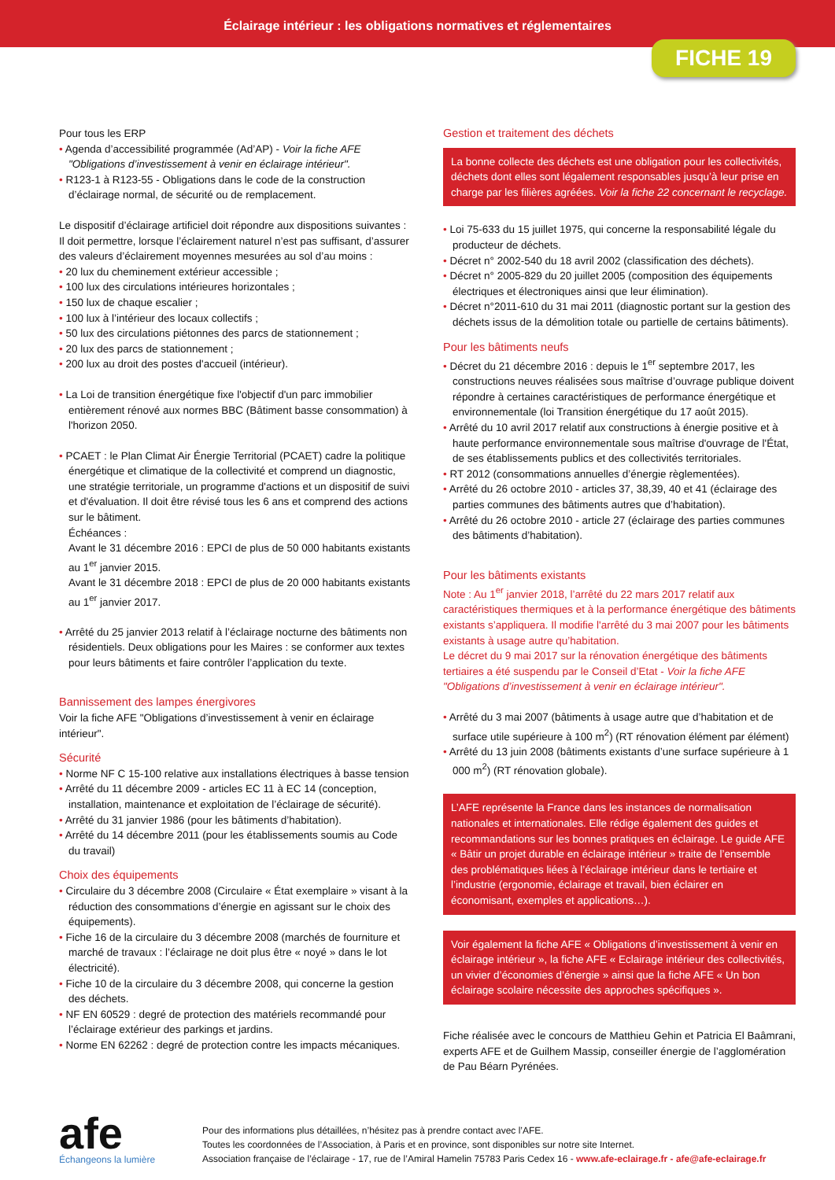Éclairage intérieur : les obligations normatives et réglementaires
FICHE 19
Pour tous les ERP
• Agenda d’accessibilité programmée (Ad’AP) - Voir la fiche AFE "Obligations d’investissement à venir en éclairage intérieur".
• R123-1 à R123-55 - Obligations dans le code de la construction d’éclairage normal, de sécurité ou de remplacement.
Le dispositif d’éclairage artificiel doit répondre aux dispositions suivantes :
Il doit permettre, lorsque l’éclairement naturel n’est pas suffisant, d’assurer des valeurs d’éclairement moyennes mesurées au sol d’au moins :
• 20 lux du cheminement extérieur accessible ;
• 100 lux des circulations intérieures horizontales ;
• 150 lux de chaque escalier ;
• 100 lux à l’intérieur des locaux collectifs ;
• 50 lux des circulations piétonnes des parcs de stationnement ;
• 20 lux des parcs de stationnement ;
• 200 lux au droit des postes d'accueil (intérieur).
• La Loi de transition énergétique fixe l'objectif d'un parc immobilier entièrement rénové aux normes BBC (Bâtiment basse consommation) à l'horizon 2050.
• PCAET : le Plan Climat Air Énergie Territorial (PCAET) cadre la politique énergétique et climatique de la collectivité et comprend un diagnostic, une stratégie territoriale, un programme d'actions et un dispositif de suivi et d'évaluation. Il doit être révisé tous les 6 ans et comprend des actions sur le bâtiment.
Échéances :
Avant le 31 décembre 2016 : EPCI de plus de 50 000 habitants existants au 1<sup>er</sup> janvier 2015.
Avant le 31 décembre 2018 : EPCI de plus de 20 000 habitants existants au 1<sup>er</sup> janvier 2017.
• Arrêté du 25 janvier 2013 relatif à l’éclairage nocturne des bâtiments non résidentiels. Deux obligations pour les Maires : se conformer aux textes pour leurs bâtiments et faire contrôler l’application du texte.
Bannissement des lampes énergivores
Voir la fiche AFE "Obligations d’investissement à venir en éclairage intérieur".
Sécurité
• Norme NF C 15-100 relative aux installations électriques à basse tension
• Arrêté du 11 décembre 2009 - articles EC 11 à EC 14 (conception, installation, maintenance et exploitation de l’éclairage de sécurité).
• Arrêté du 31 janvier 1986 (pour les bâtiments d’habitation).
• Arrêté du 14 décembre 2011 (pour les établissements soumis au Code du travail)
Choix des équipements
• Circulaire du 3 décembre 2008 (Circulaire « État exemplaire » visant à la réduction des consommations d’énergie en agissant sur le choix des équipements).
• Fiche 16 de la circulaire du 3 décembre 2008 (marchés de fourniture et marché de travaux : l’éclairage ne doit plus être « noyé » dans le lot électricité).
• Fiche 10 de la circulaire du 3 décembre 2008, qui concerne la gestion des déchets.
• NF EN 60529 : degré de protection des matériels recommandé pour l’éclairage extérieur des parkings et jardins.
• Norme EN 62262 : degré de protection contre les impacts mécaniques.
Gestion et traitement des déchets
La bonne collecte des déchets est une obligation pour les collectivités, déchets dont elles sont légalement responsables jusqu’à leur prise en charge par les filières agréées. Voir la fiche 22 concernant le recyclage.
• Loi 75-633 du 15 juillet 1975, qui concerne la responsabilité légale du producteur de déchets.
• Décret n° 2002-540 du 18 avril 2002 (classification des déchets).
• Décret n° 2005-829 du 20 juillet 2005 (composition des équipements électriques et électroniques ainsi que leur élimination).
• Décret n°2011-610 du 31 mai 2011 (diagnostic portant sur la gestion des déchets issus de la démolition totale ou partielle de certains bâtiments).
Pour les bâtiments neufs
• Décret du 21 décembre 2016 : depuis le 1<sup>er</sup> septembre 2017, les constructions neuves réalisées sous maîtrise d’ouvrage publique doivent répondre à certaines caractéristiques de performance énergétique et environnementale (loi Transition énergétique du 17 août 2015).
• Arrêté du 10 avril 2017 relatif aux constructions à énergie positive et à haute performance environnementale sous maîtrise d'ouvrage de l'État, de ses établissements publics et des collectivités territoriales.
• RT 2012 (consommations annuelles d’énergie règlementées).
• Arrêté du 26 octobre 2010 - articles 37, 38,39, 40 et 41 (éclairage des parties communes des bâtiments autres que d’habitation).
• Arrêté du 26 octobre 2010 - article 27 (éclairage des parties communes des bâtiments d’habitation).
Pour les bâtiments existants
Note : Au 1<sup>er</sup> janvier 2018, l’arrêté du 22 mars 2017 relatif aux caractéristiques thermiques et à la performance énergétique des bâtiments existants s’appliquera. Il modifie l'arrêté du 3 mai 2007 pour les bâtiments existants à usage autre qu’habitation.
Le décret du 9 mai 2017 sur la rénovation énergétique des bâtiments tertiaires a été suspendu par le Conseil d’Etat - Voir la fiche AFE "Obligations d’investissement à venir en éclairage intérieur".
• Arrêté du 3 mai 2007 (bâtiments à usage autre que d’habitation et de surface utile supérieure à 100 m<sup>2</sup>) (RT rénovation élément par élément)
• Arrêté du 13 juin 2008 (bâtiments existants d’une surface supérieure à 1 000 m<sup>2</sup>) (RT rénovation globale).
L’AFE représente la France dans les instances de normalisation nationales et internationales. Elle rédige également des guides et recommandations sur les bonnes pratiques en éclairage. Le guide AFE « Bâtir un projet durable en éclairage intérieur » traite de l’ensemble des problématiques liées à l’éclairage intérieur dans le tertiaire et l’industrie (ergonomie, éclairage et travail, bien éclairer en économisant, exemples et applications…).
Voir également la fiche AFE « Obligations d’investissement à venir en éclairage intérieur », la fiche AFE « Eclairage intérieur des collectivités, un vivier d’économies d’énergie » ainsi que la fiche AFE « Un bon éclairage scolaire nécessite des approches spécifiques ».
Fiche réalisée avec le concours de Matthieu Gehin et Patricia El Baâmrani, experts AFE et de Guilhem Massip, conseiller énergie de l’agglomération de Pau Béarn Pyrénées.
afe
Échangeons la lumière
Pour des informations plus détaillées, n’hésitez pas à prendre contact avec l’AFE.
Toutes les coordonnées de l’Association, à Paris et en province, sont disponibles sur notre site Internet.
Association française de l’éclairage - 17, rue de l’Amiral Hamelin 75783 Paris Cedex 16 - www.afe-eclairage.fr - afe@afe-eclairage.fr